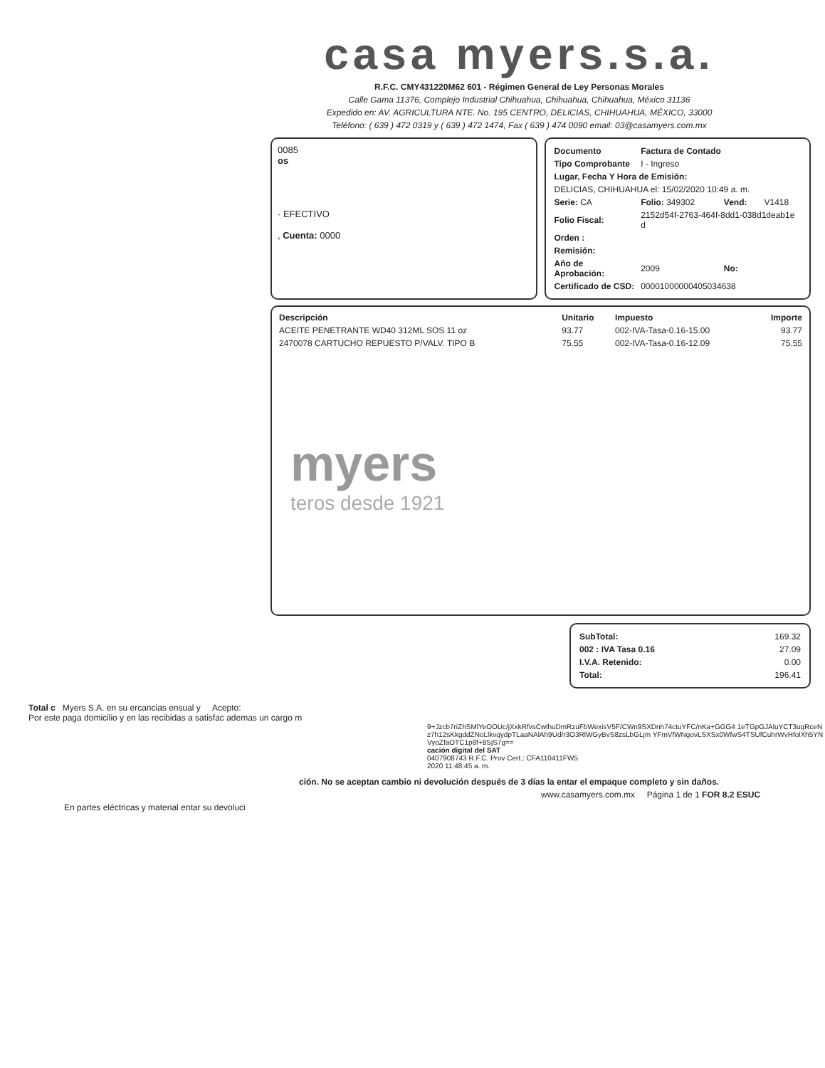casa myers.s.a.
R.F.C. CMY431220M62 601 - Régimen General de Ley Personas Morales
Calle Gama 11376, Complejo Industrial Chihuahua, Chihuahua, Chihuahua, México 31136
Expedido en: AV. AGRICULTURA NTE. No. 195 CENTRO, DELICIAS, CHIHUAHUA, MÉXICO, 33000
Teléfono: ( 639 ) 472 0319 y ( 639 ) 472 1474, Fax ( 639 ) 474 0090 email: 03@casamyers.com.mx
0085
os
· EFECTIVO
, Cuenta: 0000
| Documento | Factura de Contado | | |
| Tipo Comprobante | I - Ingreso | | |
| Lugar, Fecha Y Hora de Emisión: | | | |
| DELICIAS, CHIHUAHUA el: 15/02/2020 10:49 a. m. | | | |
| Serie: CA | Folio: 349302 | Vend: | V1418 |
| Folio Fiscal: | 2152d54f-2763-464f-8dd1-038d1deab1e d | | |
| Orden : | | | |
| Remisión: | | | |
| Año de Aprobación: | 2009 | No: | |
| Certificado de CSD: | 00001000000405034638 | | |
| Descripción | Unitario | Impuesto | Importe |
| --- | --- | --- | --- |
| ACEITE PENETRANTE WD40 312ML SOS 11 oz | 93.77 | 002-IVA-Tasa-0.16-15.00 | 93.77 |
| 2470078 CARTUCHO REPUESTO P/VALV. TIPO B | 75.55 | 002-IVA-Tasa-0.16-12.09 | 75.55 |
myers
teros desde 1921
| SubTotal: | 169.32 |
| 002 : IVA Tasa 0.16 | 27.09 |
| I.V.A. Retenido: | 0.00 |
| Total: | 196.41 |
Total c Myers S.A. en su ercancias ensual y Acepto:
Por este paga domicilio y en las recibidas a satisfac ademas un cargo m
9+Jzcb7riZhSMlYeOOUc/jXxkRfvsCwlhuDmRzuFbWexisV5F/CWn9SXDnh74ctuYFC/nKa+GGG4 1eTGpGJAluYCT3uqRceNz7h12sKkgddZNoLlkvqydpTLaaNAlAh9Ud/r3O3RlWGyBvS8zsLbGLjm YFmVfWNgovLSXSx0WfwS4TSUfCuhrWvHfolXh5YNVyoZfaOTC1p8f+8SjS7g==
cación digital del SAT
0407908743 R.F.C. Prov Cert.: CFA110411FW5
2020 11:48:45 a. m.
ción. No se aceptan cambio ni devolución después de 3 días la entar el empaque completo y sin daños.
www.casamyers.com.mx Página 1 de 1 FOR 8.2 ESUC
En partes eléctricas y material entar su devoluci